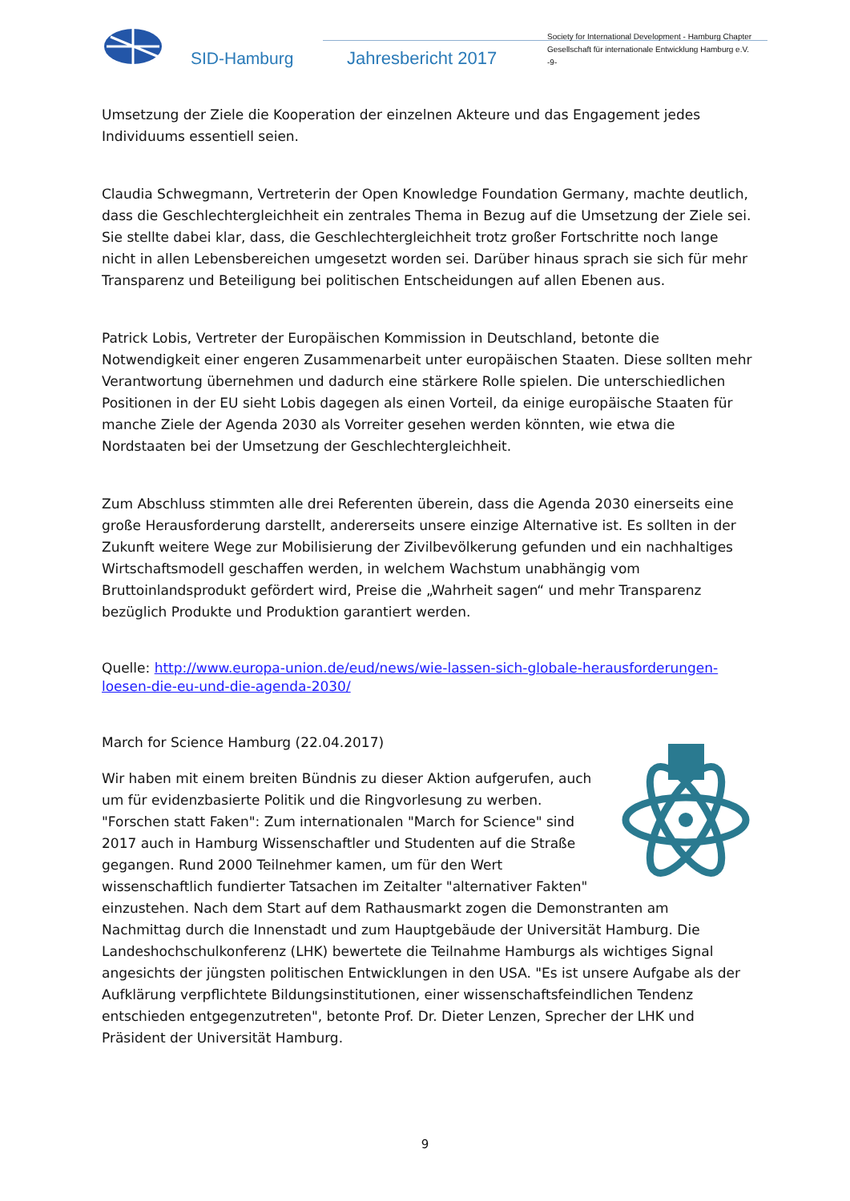SID-Hamburg Jahresbericht 2017
Society for International Development - Hamburg Chapter
Gesellschaft für internationale Entwicklung Hamburg e.V.
-9-
Umsetzung der Ziele die Kooperation der einzelnen Akteure und das Engagement jedes Individuums essentiell seien.
Claudia Schwegmann, Vertreterin der Open Knowledge Foundation Germany, machte deutlich, dass die Geschlechtergleichheit ein zentrales Thema in Bezug auf die Umsetzung der Ziele sei. Sie stellte dabei klar, dass, die Geschlechtergleichheit trotz großer Fortschritte noch lange nicht in allen Lebensbereichen umgesetzt worden sei. Darüber hinaus sprach sie sich für mehr Transparenz und Beteiligung bei politischen Entscheidungen auf allen Ebenen aus.
Patrick Lobis, Vertreter der Europäischen Kommission in Deutschland, betonte die Notwendigkeit einer engeren Zusammenarbeit unter europäischen Staaten. Diese sollten mehr Verantwortung übernehmen und dadurch eine stärkere Rolle spielen. Die unterschiedlichen Positionen in der EU sieht Lobis dagegen als einen Vorteil, da einige europäische Staaten für manche Ziele der Agenda 2030 als Vorreiter gesehen werden könnten, wie etwa die Nordstaaten bei der Umsetzung der Geschlechtergleichheit.
Zum Abschluss stimmten alle drei Referenten überein, dass die Agenda 2030 einerseits eine große Herausforderung darstellt, andererseits unsere einzige Alternative ist. Es sollten in der Zukunft weitere Wege zur Mobilisierung der Zivilbevölkerung gefunden und ein nachhaltiges Wirtschaftsmodell geschaffen werden, in welchem Wachstum unabhängig vom Bruttoinlandsprodukt gefördert wird, Preise die „Wahrheit sagen“ und mehr Transparenz bezüglich Produkte und Produktion garantiert werden.
Quelle: http://www.europa-union.de/eud/news/wie-lassen-sich-globale-herausforderungen-loesen-die-eu-und-die-agenda-2030/
March for Science Hamburg (22.04.2017)
Wir haben mit einem breiten Bündnis zu dieser Aktion aufgerufen, auch um für evidenzbasierte Politik und die Ringvorlesung zu werben. "Forschen statt Faken": Zum internationalen "March for Science" sind 2017 auch in Hamburg Wissenschaftler und Studenten auf die Straße gegangen. Rund 2000 Teilnehmer kamen, um für den Wert wissenschaftlich fundierter Tatsachen im Zeitalter "alternativer Fakten" einzustehen. Nach dem Start auf dem Rathausmarkt zogen die Demonstranten am Nachmittag durch die Innenstadt und zum Hauptgebäude der Universität Hamburg. Die Landeshochschulkonferenz (LHK) bewertete die Teilnahme Hamburgs als wichtiges Signal angesichts der jüngsten politischen Entwicklungen in den USA. "Es ist unsere Aufgabe als der Aufklärung verpflichtete Bildungsinstitutionen, einer wissenschaftsfeindlichen Tendenz entschieden entgegenzutreten", betonte Prof. Dr. Dieter Lenzen, Sprecher der LHK und Präsident der Universität Hamburg.
9